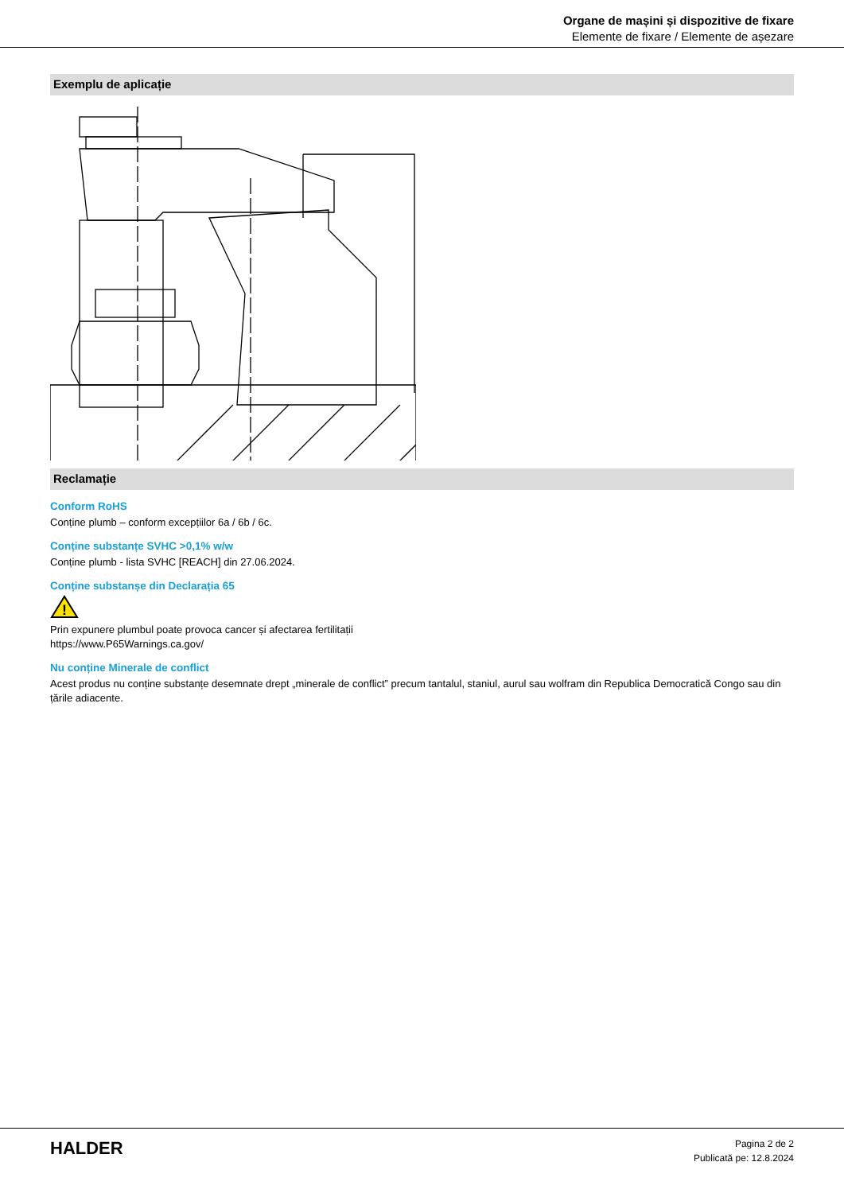Organe de mașini și dispozitive de fixare
Elemente de fixare / Elemente de așezare
Exemplu de aplicație
Reclamație
Conform RoHS
Conține plumb – conform excepțiilor 6a / 6b / 6c.
Conține substanțe SVHC >0,1% w/w
Conține plumb - lista SVHC [REACH] din 27.06.2024.
Conține substanșe din Declarația 65
!
Prin expunere plumbul poate provoca cancer și afectarea fertilitații
https://www.P65Warnings.ca.gov/
Nu conține Minerale de conflict
Acest produs nu conține substanțe desemnate drept „minerale de conflict” precum tantalul, staniul, aurul sau wolfram din Republica Democratică Congo sau din țările adiacente.
HALDER
Pagina 2 de 2
Publicată pe: 12.8.2024